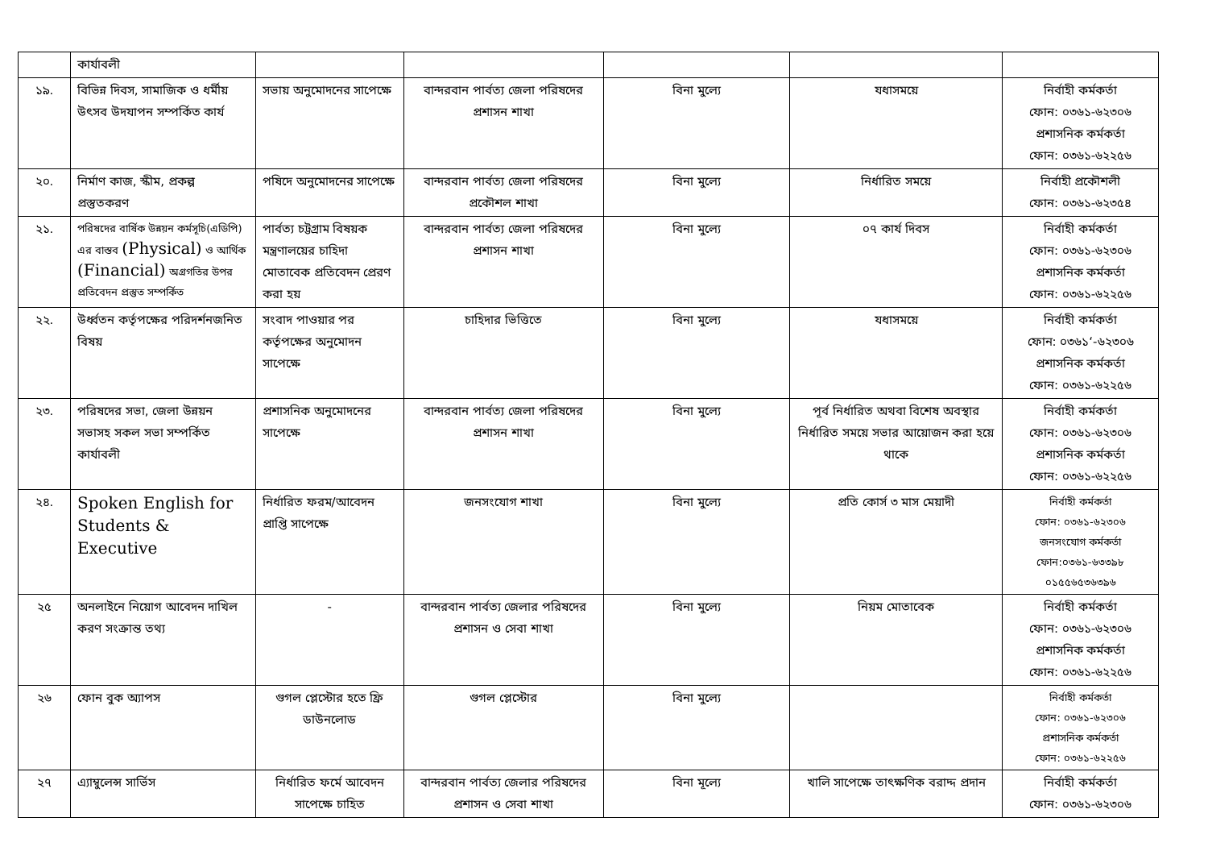| | কার্যাবলী | | | | | |
| ১৯. | বিভিন্ন দিবস, সামাজিক ও ধর্মীয় উৎসব উদযাপন সম্পর্কিত কার্য | সভায় অনুমোদনের সাপেক্ষে | বান্দরবান পার্বত্য জেলা পরিষদের প্রশাসন শাখা | বিনা মুল্যে | যধাসময়ে | নির্বাহী কর্মকর্তা ফোন: ০৩৬১-৬২৩০৬ প্রশাসনিক কর্মকর্তা ফোন: ০৩৬১-৬২২৫৬ |
| ২০. | নির্মাণ কাজ, স্কীম, প্রকল্প প্রস্তুতকরণ | পষিদে অনুমোদনের সাপেক্ষে | বান্দরবান পার্বত্য জেলা পরিষদের প্রকৌশল শাখা | বিনা মুল্যে | নির্ধারিত সময়ে | নির্বাহী প্রকৌশলী ফোন: ০৩৬১-৬২৩৫৪ |
| ২১. | পরিষদের বার্ষিক উন্নয়ন কর্মসূচি(এডিপি) এর বাস্তব (Physical) ও আর্থিক (Financial) অগ্রগতির উপর প্রতিবেদন প্রস্তুত সম্পর্কিত | পার্বত্য চট্টগ্রাম বিষয়ক মন্ত্রণালয়ের চাহিদা মোতাবেক প্রতিবেদন প্রেরণ করা হয় | বান্দরবান পার্বত্য জেলা পরিষদের প্রশাসন শাখা | বিনা মুল্যে | ০৭ কার্য দিবস | নির্বাহী কর্মকর্তা ফোন: ০৩৬১-৬২৩০৬ প্রশাসনিক কর্মকর্তা ফোন: ০৩৬১-৬২২৫৬ |
| ২২. | উর্ধ্বতন কর্তৃপক্ষের পরিদর্শনজনিত বিষয় | সংবাদ পাওয়ার পর কর্তৃপক্ষের অনুমোদন সাপেক্ষে | চাহিদার ভিত্তিতে | বিনা মুল্যে | যধাসময়ে | নির্বাহী কর্মকর্তা ফোন: ০৩৬১‘-৬২৩০৬ প্রশাসনিক কর্মকর্তা ফোন: ০৩৬১-৬২২৫৬ |
| ২৩. | পরিষদের সভা, জেলা উন্নয়ন সভাসহ সকল সভা সম্পর্কিত কার্যাবলী | প্রশাসনিক অনুমোদনের সাপেক্ষে | বান্দরবান পার্বত্য জেলা পরিষদের প্রশাসন শাখা | বিনা মুল্যে | পূর্ব নির্ধারিত অথবা বিশেষ অবস্থার নির্ধারিত সময়ে সভার আয়োজন করা হয়ে থাকে | নির্বাহী কর্মকর্তা ফোন: ০৩৬১-৬২৩০৬ প্রশাসনিক কর্মকর্তা ফোন: ০৩৬১-৬২২৫৬ |
| ২৪. | Spoken English for Students & Executive | নির্ধারিত ফরম/আবেদন প্রাপ্তি সাপেক্ষে | জনসংযোগ শাখা | বিনা মুল্যে | প্রতি কোর্স ৩ মাস মেয়াদী | নির্বাহী কর্মকর্তা ফোন: ০৩৬১-৬২৩০৬ জনসংযোগ কর্মকর্তা ফোন:০৩৬১-৬৩৩৯৮ ০১৫৫৬৫৩৬৩৯৬ |
| ২৫ | অনলাইনে নিয়োগ আবেদন দাখিল করণ সংক্রান্ত তথ্য | - | বান্দরবান পার্বত্য জেলার পরিষদের প্রশাসন ও সেবা শাখা | বিনা মুল্যে | নিয়ম মোতাবেক | নির্বাহী কর্মকর্তা ফোন: ০৩৬১-৬২৩০৬ প্রশাসনিক কর্মকর্তা ফোন: ০৩৬১-৬২২৫৬ |
| ২৬ | ফোন বুক অ্যাপস | গুগল প্লেস্টোর হতে ফ্রি ডাউনলোড | গুগল প্লেস্টোর | বিনা মুল্যে | | নির্বাহী কর্মকর্তা ফোন: ০৩৬১-৬২৩০৬ প্রশাসনিক কর্মকর্তা ফোন: ০৩৬১-৬২২৫৬ |
| ২৭ | এ্যাম্বুলেন্স সার্ভিস | নির্ধারিত ফর্মে আবেদন সাপেক্ষে চাহিত | বান্দরবান পার্বত্য জেলার পরিষদের প্রশাসন ও সেবা শাখা | বিনা মূল্যে | খালি সাপেক্ষে তাৎক্ষণিক বরাদ্দ প্রদান | নির্বাহী কর্মকর্তা ফোন: ০৩৬১-৬২৩০৬ |